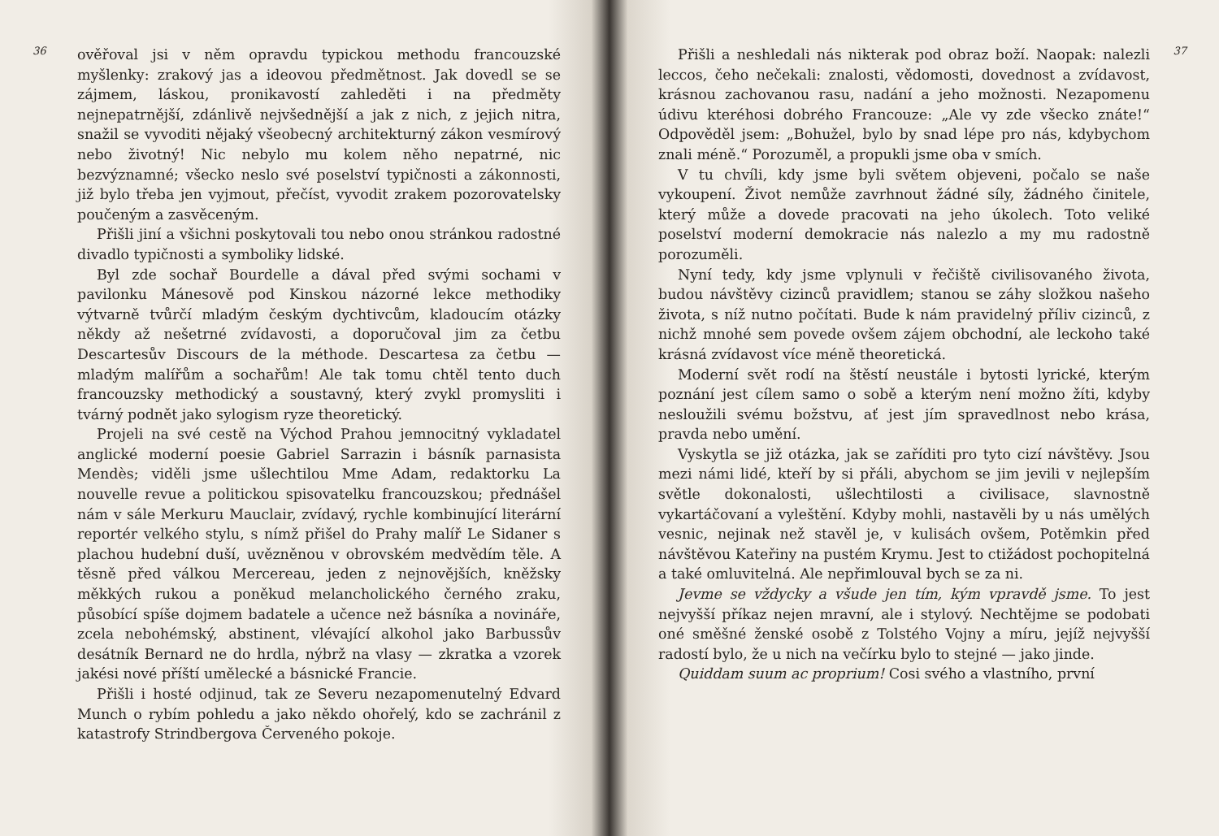36
ověřoval jsi v něm opravdu typickou methodu francouzské myšlenky: zrakový jas a ideovou předmětnost. Jak dovedl se se zájmem, láskou, pronikavostí zahleděti i na předměty nejnepatrnější, zdánlivě nejvšednější a jak z nich, z jejich nitra, snažil se vyvoditi nějaký všeobecný architekturný zákon vesmírový nebo životný! Nic nebylo mu kolem něho nepatrné, nic bezvýznamné; všecko neslo své poselství typičnosti a zákonnosti, již bylo třeba jen vyjmout, přečíst, vyvodit zrakem pozorovatelsky poučeným a zasvěceným.
Přišli jiní a všichni poskytovali tou nebo onou stránkou radostné divadlo typičnosti a symboliky lidské.
Byl zde sochař Bourdelle a dával před svými sochami v pavilonku Mánesově pod Kinskou názorné lekce methodiky výtvarně tvůrčí mladým českým dychtivcům, kladoucím otázky někdy až nešetrné zvídavosti, a doporučoval jim za četbu Descartesův Discours de la méthode. Descartesa za četbu — mladým malířům a sochařům! Ale tak tomu chtěl tento duch francouzsky methodický a soustavný, který zvykl promysliti i tvárný podnět jako sylogism ryze theoretický.
Projeli na své cestě na Východ Prahou jemnocitný vykladatel anglické moderní poesie Gabriel Sarrazin i básník parnasista Mendès; viděli jsme ušlechtilou Mme Adam, redaktorku La nouvelle revue a politickou spisovatelku francouzskou; přednášel nám v sále Merkuru Mauclair, zvídavý, rychle kombinující literární reportér velkého stylu, s nímž přišel do Prahy malíř Le Sidaner s plachou hudební duší, uvězněnou v obrovském medvědím těle. A těsně před válkou Mercereau, jeden z nejnovějších, kněžsky měkkých rukou a poněkud melancholického černého zraku, působící spíše dojmem badatele a učence než básníka a novináře, zcela nebohémský, abstinent, vlévající alkohol jako Barbussův desátník Bernard ne do hrdla, nýbrž na vlasy — zkratka a vzorek jakési nové příští umělecké a básnické Francie.
Přišli i hosté odjinud, tak ze Severu nezapomenutelný Edvard Munch o rybím pohledu a jako někdo ohořelý, kdo se zachránil z katastrofy Strindbergova Červeného pokoje.
Přišli a neshledali nás nikterak pod obraz boží. Naopak: nalezli leccos, čeho nečekali: znalosti, vědomosti, dovednost a zvídavost, krásnou zachovanou rasu, nadání a jeho možnosti. Nezapomenu údivu kteréhosi dobrého Francouze: „Ale vy zde všecko znáte!“ Odpověděl jsem: „Bohužel, bylo by snad lépe pro nás, kdybychom znali méně.“ Porozuměl, a propukli jsme oba v smích.
V tu chvíli, kdy jsme byli světem objeveni, počalo se naše vykoupení. Život nemůže zavrhnout žádné síly, žádného činitele, který může a dovede pracovati na jeho úkolech. Toto veliké poselství moderní demokracie nás nalezlo a my mu radostně porozuměli.
Nyní tedy, kdy jsme vplynuli v řečiště civilisovaného života, budou návštěvy cizinců pravidlem; stanou se záhy složkou našeho života, s níž nutno počítati. Bude k nám pravidelný příliv cizinců, z nichž mnohé sem povede ovšem zájem obchodní, ale leckoho také krásná zvídavost více méně theoretická.
Moderní svět rodí na štěstí neustále i bytosti lyrické, kterým poznání jest cílem samo o sobě a kterým není možno žíti, kdyby nesloužili svému božstvu, ať jest jím spravedlnost nebo krása, pravda nebo umění.
Vyskytla se již otázka, jak se zaříditi pro tyto cizí návštěvy. Jsou mezi námi lidé, kteří by si přáli, abychom se jim jevili v nejlepším světle dokonalosti, ušlechtilosti a civilisace, slavnostně vykartáčovaní a vyleštění. Kdyby mohli, nastavěli by u nás umělých vesnic, nejinak než stavěl je, v kulisách ovšem, Potěmkin před návštěvou Kateřiny na pustém Krymu. Jest to ctižádost pochopitelná a také omluvitelná. Ale nepřimlouval bych se za ni.
Jevme se vždycky a všude jen tím, kým vpravdě jsme. To jest nejvyšší příkaz nejen mravní, ale i stylový. Nechtějme se podobati oné směšné ženské osobě z Tolstého Vojny a míru, jejíž nejvyšší radostí bylo, že u nich na večírku bylo to stejné — jako jinde.
Quiddam suum ac proprium! Cosi svého a vlastního, první
37